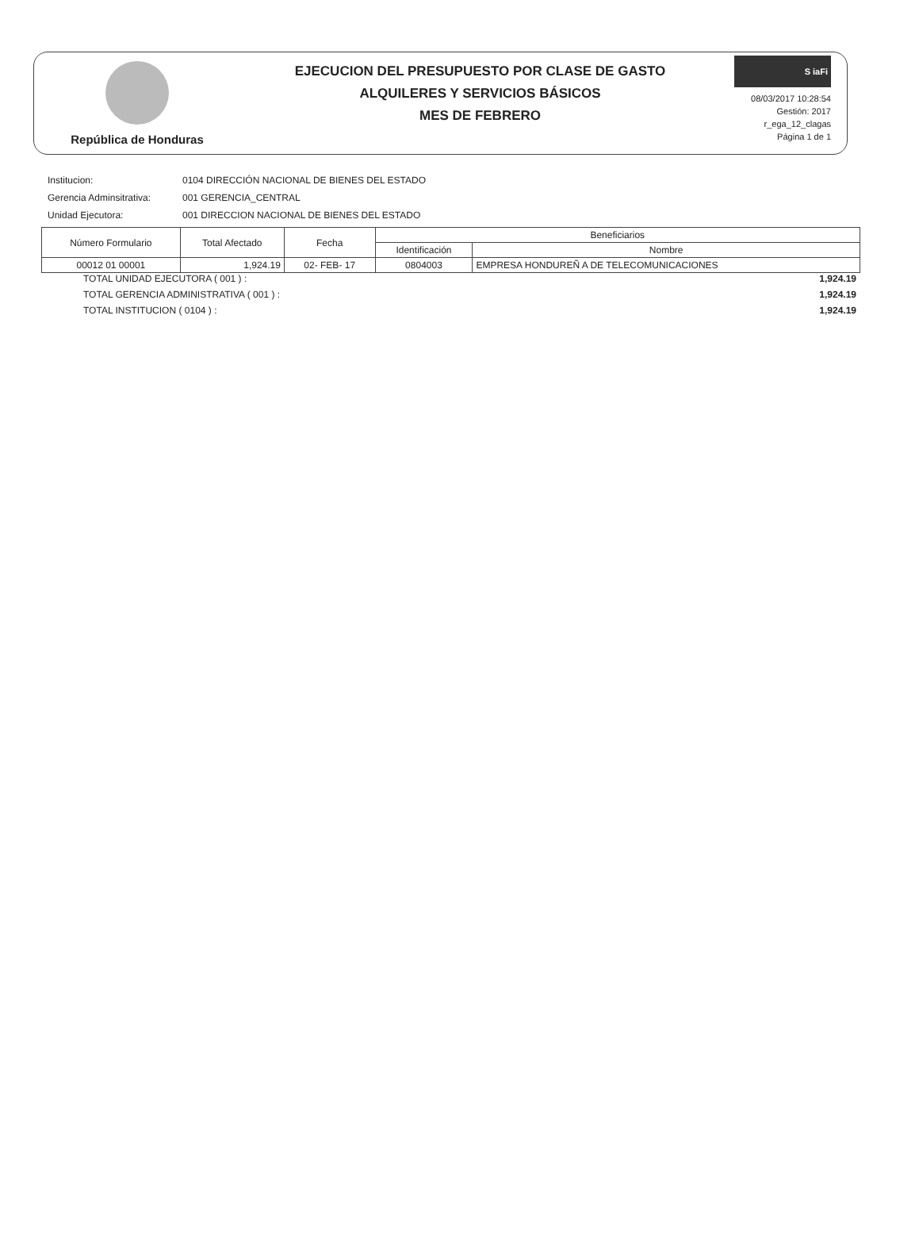República de Honduras
EJECUCION DEL PRESUPUESTO POR CLASE DE GASTO
ALQUILERES Y SERVICIOS BÁSICOS
MES DE FEBRERO
S iaFi
08/03/2017 10:28:54
Gestión: 2017
r_ega_12_clagas
Página 1 de 1
Institucion: 0104 DIRECCIÓN NACIONAL DE BIENES DEL ESTADO
Gerencia Adminsitrativa: 001 GERENCIA_CENTRAL
Unidad Ejecutora: 001 DIRECCION NACIONAL DE BIENES DEL ESTADO
| Número Formulario | Total Afectado | Fecha | Beneficiarios | |
| --- | --- | --- | --- | --- |
| | | | Identificación | Nombre |
| 00012 01 00001 | 1,924.19 | 02- FEB- 17 | 0804003 | EMPRESA HONDUREÑ A DE TELECOMUNICACIONES |
TOTAL UNIDAD EJECUTORA ( 001 ) : 1,924.19
TOTAL GERENCIA ADMINISTRATIVA ( 001 ) : 1,924.19
TOTAL INSTITUCION ( 0104 ) : 1,924.19